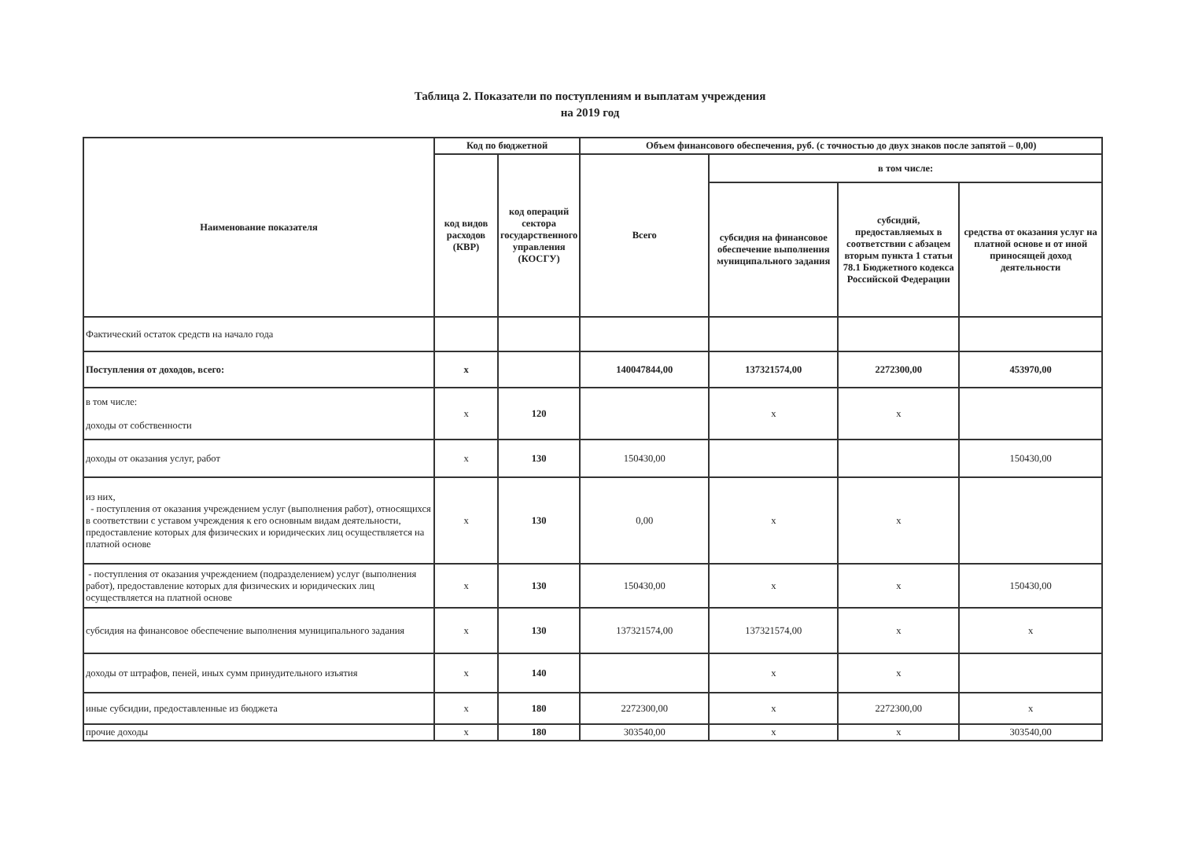Таблица 2. Показатели по поступлениям и выплатам учреждения
на 2019 год
| Наименование показателя | Код по бюджетной | | Объем финансового обеспечения, руб. (с точностью до двух знаков после запятой – 0,00) | | | |
| --- | --- | --- | --- | --- | --- | --- |
| | код видов расходов (КВР) | код операций сектора государственного управления (КОСГУ) | Всего | в том числе: | | |
| | | | | субсидия на финансовое обеспечение выполнения муниципального задания | субсидий, предоставляемых в соответствии с абзацем вторым пункта 1 статьи 78.1 Бюджетного кодекса Российской Федерации | средства от оказания услуг на платной основе и от иной приносящей доход деятельности |
| Фактический остаток средств на начало года | | | | | | |
| Поступления от доходов, всего: | х | | 140047844,00 | 137321574,00 | 2272300,00 | 453970,00 |
| в том числе: доходы от собственности | х | 120 | | х | х | |
| доходы от оказания услуг, работ | х | 130 | 150430,00 | | | 150430,00 |
| из них, - поступления от оказания учреждением услуг (выполнения работ), относящихся в соответствии с уставом учреждения к его основным видам деятельности, предоставление которых для физических и юридических лиц осуществляется на платной основе | х | 130 | 0,00 | х | х | |
| - поступления от оказания учреждением (подразделением) услуг (выполнения работ), предоставление которых для физических и юридических лиц осуществляется на платной основе | х | 130 | 150430,00 | х | х | 150430,00 |
| субсидия на финансовое обеспечение выполнения муниципального задания | х | 130 | 137321574,00 | 137321574,00 | х | х |
| доходы от штрафов, пеней, иных сумм принудительного изъятия | х | 140 | | х | х | |
| иные субсидии, предоставленные из бюджета | х | 180 | 2272300,00 | х | 2272300,00 | х |
| прочие доходы | х | 180 | 303540,00 | х | х | 303540,00 |